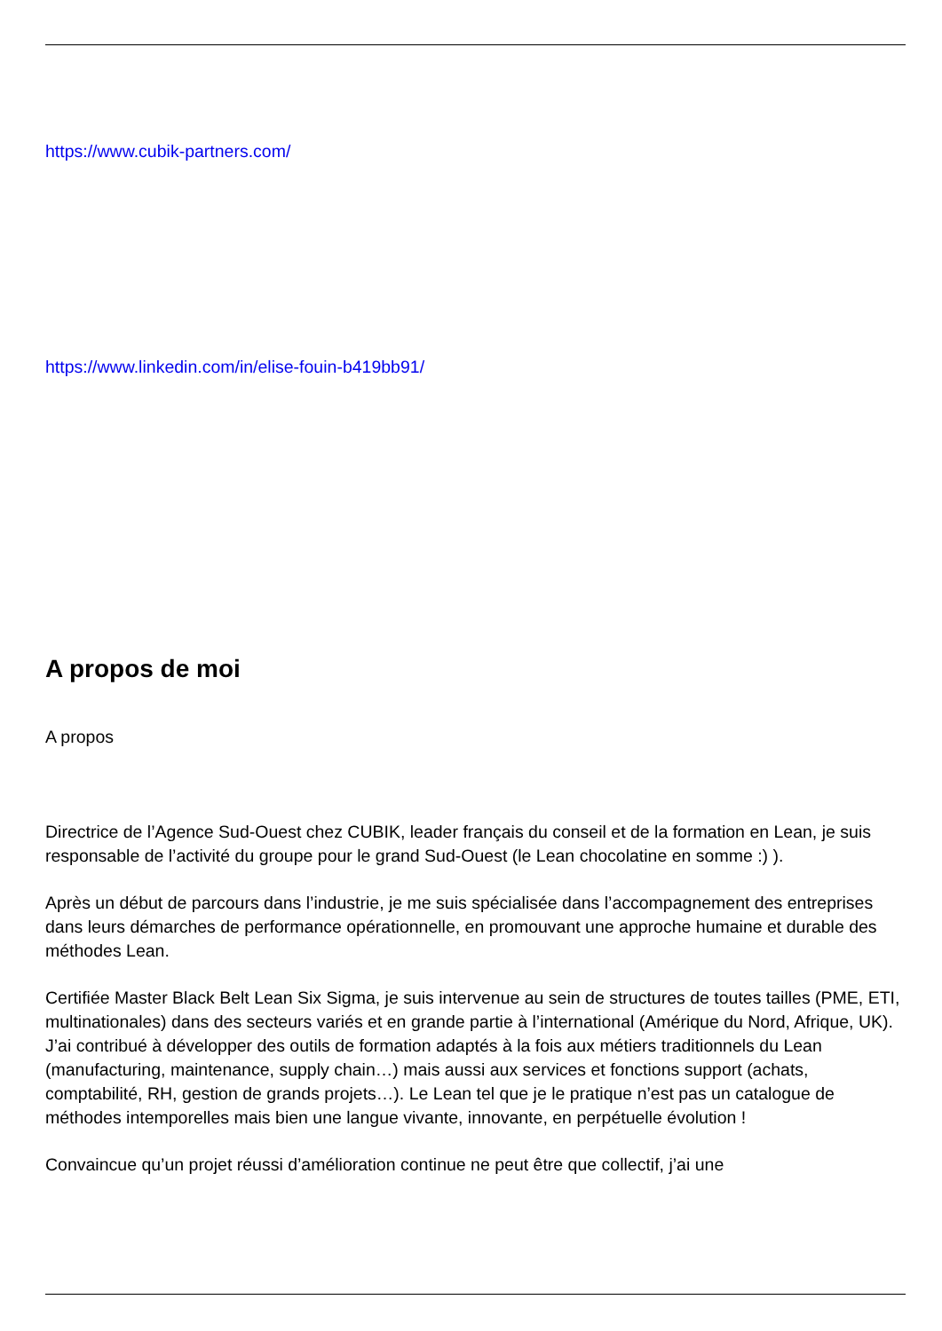https://www.cubik-partners.com/
https://www.linkedin.com/in/elise-fouin-b419bb91/
A propos de moi
A propos
Directrice de l’Agence Sud-Ouest chez CUBIK, leader français du conseil et de la formation en Lean, je suis responsable de l’activité du groupe pour le grand Sud-Ouest (le Lean chocolatine en somme :) ).
Après un début de parcours dans l’industrie, je me suis spécialisée dans l’accompagnement des entreprises dans leurs démarches de performance opérationnelle, en promouvant une approche humaine et durable des méthodes Lean.
Certifiée Master Black Belt Lean Six Sigma, je suis intervenue au sein de structures de toutes tailles (PME, ETI, multinationales) dans des secteurs variés et en grande partie à l’international (Amérique du Nord, Afrique, UK). J’ai contribué à développer des outils de formation adaptés à la fois aux métiers traditionnels du Lean (manufacturing, maintenance, supply chain…) mais aussi aux services et fonctions support (achats, comptabilité, RH, gestion de grands projets…). Le Lean tel que je le pratique n’est pas un catalogue de méthodes intemporelles mais bien une langue vivante, innovante, en perpétuelle évolution !
Convaincue qu’un projet réussi d’amélioration continue ne peut être que collectif, j’ai une